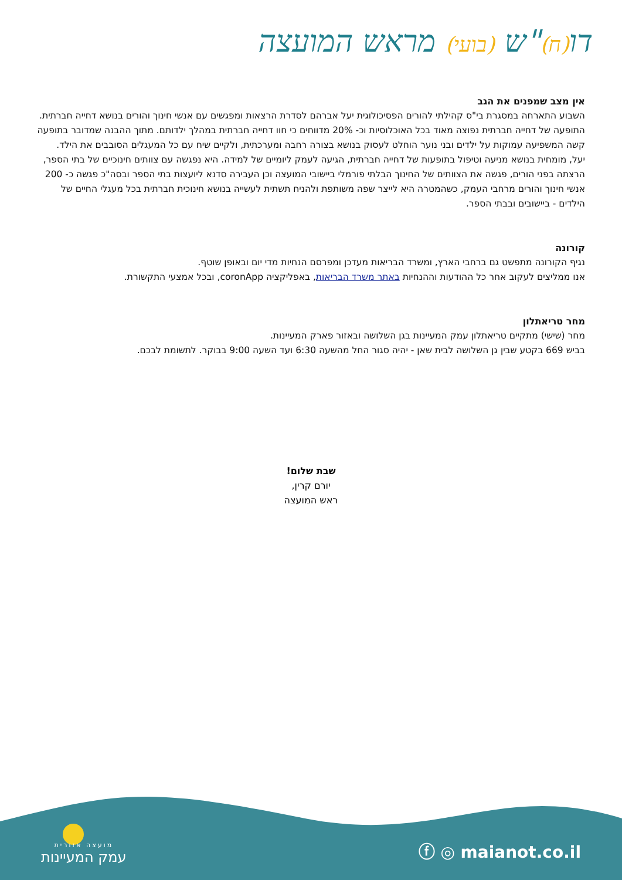דו(ח)"ש (בועי) מראש המועצה
אין מצב שמפנים את הגב
השבוע התארחה במסגרת בי"ס קהילתי להורים הפסיכולוגית יעל אברהם לסדרת הרצאות ומפגשים עם אנשי חינוך והורים בנושא דחייה חברתית.
התופעה של דחייה חברתית נפוצה מאוד בכל האוכלוסיות וכ- 20% מדווחים כי חוו דחייה חברתית במהלך ילדותם. מתוך ההבנה שמדובר בתופעה קשה המשפיעה עמוקות על ילדים ובני נוער הוחלט לעסוק בנושא בצורה רחבה ומערכתית, ולקיים שיח עם כל המעגלים הסובבים את הילד.
יעל, מומחית בנושא מניעה וטיפול בתופעות של דחייה חברתית, הגיעה לעמק ליומיים של למידה. היא נפגשה עם צוותים חינוכיים של בתי הספר, הרצתה בפני הורים, פגשה את הצוותים של החינוך הבלתי פורמלי ביישובי המועצה וכן העבירה סדנא ליועצות בתי הספר ובסה"כ פגשה כ- 200 אנשי חינוך והורים מרחבי העמק, כשהמטרה היא לייצר שפה משותפת ולהניח תשתית לעשייה בנושא חינוכית חברתית בכל מעגלי החיים של הילדים - ביישובים ובבתי הספר.
קורונה
נגיף הקורונה מתפשט גם ברחבי הארץ, ומשרד הבריאות מעדכן ומפרסם הנחיות מדי יום ובאופן שוטף.
אנו ממליצים לעקוב אחר כל ההודעות וההנחיות באתר משרד הבריאות, באפליקציה coronApp, ובכל אמצעי התקשורת.
מחר טריאתלון
מחר (שישי) מתקיים טריאתלון עמק המעיינות בגן השלושה ובאזור פארק המעיינות.
בביש 669 בקטע שבין גן השלושה לבית שאן - יהיה סגור החל מהשעה 6:30 ועד השעה 9:00 בבוקר. לתשומת לבכם.
שבת שלום!
יורם קרין,
ראש המועצה
מועצה אזורית
עמק המעיינות
ⓕ ◎ maianot.co.il